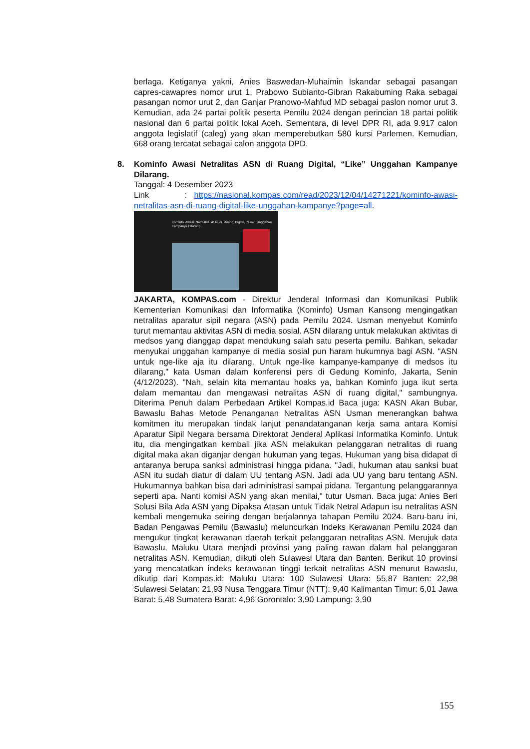berlaga. Ketiganya yakni, Anies Baswedan-Muhaimin Iskandar sebagai pasangan capres-cawapres nomor urut 1, Prabowo Subianto-Gibran Rakabuming Raka sebagai pasangan nomor urut 2, dan Ganjar Pranowo-Mahfud MD sebagai paslon nomor urut 3. Kemudian, ada 24 partai politik peserta Pemilu 2024 dengan perincian 18 partai politik nasional dan 6 partai politik lokal Aceh. Sementara, di level DPR RI, ada 9.917 calon anggota legislatif (caleg) yang akan memperebutkan 580 kursi Parlemen. Kemudian, 668 orang tercatat sebagai calon anggota DPD.
8. Kominfo Awasi Netralitas ASN di Ruang Digital, “Like” Unggahan Kampanye Dilarang.
Tanggal: 4 Desember 2023
Link : https://nasional.kompas.com/read/2023/12/04/14271221/kominfo-awasi-netralitas-asn-di-ruang-digital-like-unggahan-kampanye?page=all.
Kominfo Awasi Netralitas ASN di Ruang Digital, "Like" Unggahan Kampanye Dilarang
JAKARTA, KOMPAS.com - Direktur Jenderal Informasi dan Komunikasi Publik Kementerian Komunikasi dan Informatika (Kominfo) Usman Kansong mengingatkan netralitas aparatur sipil negara (ASN) pada Pemilu 2024. Usman menyebut Kominfo turut memantau aktivitas ASN di media sosial. ASN dilarang untuk melakukan aktivitas di medsos yang dianggap dapat mendukung salah satu peserta pemilu. Bahkan, sekadar menyukai unggahan kampanye di media sosial pun haram hukumnya bagi ASN. "ASN untuk nge-like aja itu dilarang. Untuk nge-like kampanye-kampanye di medsos itu dilarang," kata Usman dalam konferensi pers di Gedung Kominfo, Jakarta, Senin (4/12/2023). "Nah, selain kita memantau hoaks ya, bahkan Kominfo juga ikut serta dalam memantau dan mengawasi netralitas ASN di ruang digital," sambungnya. Diterima Penuh dalam Perbedaan Artikel Kompas.id Baca juga: KASN Akan Bubar, Bawaslu Bahas Metode Penanganan Netralitas ASN Usman menerangkan bahwa komitmen itu merupakan tindak lanjut penandatanganan kerja sama antara Komisi Aparatur Sipil Negara bersama Direktorat Jenderal Aplikasi Informatika Kominfo. Untuk itu, dia mengingatkan kembali jika ASN melakukan pelanggaran netralitas di ruang digital maka akan diganjar dengan hukuman yang tegas. Hukuman yang bisa didapat di antaranya berupa sanksi administrasi hingga pidana. "Jadi, hukuman atau sanksi buat ASN itu sudah diatur di dalam UU tentang ASN. Jadi ada UU yang baru tentang ASN. Hukumannya bahkan bisa dari administrasi sampai pidana. Tergantung pelanggarannya seperti apa. Nanti komisi ASN yang akan menilai," tutur Usman. Baca juga: Anies Beri Solusi Bila Ada ASN yang Dipaksa Atasan untuk Tidak Netral Adapun isu netralitas ASN kembali mengemuka seiring dengan berjalannya tahapan Pemilu 2024. Baru-baru ini, Badan Pengawas Pemilu (Bawaslu) meluncurkan Indeks Kerawanan Pemilu 2024 dan mengukur tingkat kerawanan daerah terkait pelanggaran netralitas ASN. Merujuk data Bawaslu, Maluku Utara menjadi provinsi yang paling rawan dalam hal pelanggaran netralitas ASN. Kemudian, diikuti oleh Sulawesi Utara dan Banten. Berikut 10 provinsi yang mencatatkan indeks kerawanan tinggi terkait netralitas ASN menurut Bawaslu, dikutip dari Kompas.id: Maluku Utara: 100 Sulawesi Utara: 55,87 Banten: 22,98 Sulawesi Selatan: 21,93 Nusa Tenggara Timur (NTT): 9,40 Kalimantan Timur: 6,01 Jawa Barat: 5,48 Sumatera Barat: 4,96 Gorontalo: 3,90 Lampung: 3,90
155